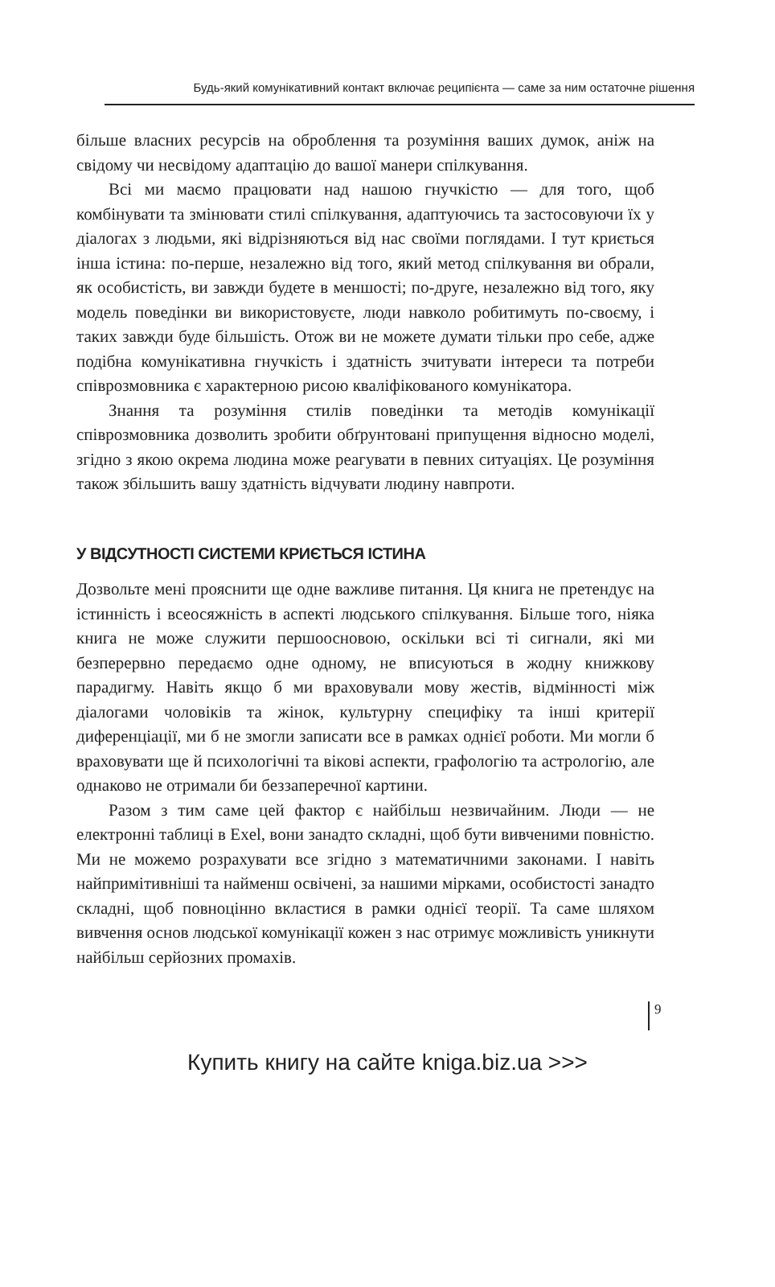Будь-який комунікативний контакт включає реципієнта — саме за ним остаточне рішення
більше власних ресурсів на оброблення та розуміння ваших думок, аніж на свідому чи несвідому адаптацію до вашої манери спілкування.
Всі ми маємо працювати над нашою гнучкістю — для того, щоб комбінувати та змінювати стилі спілкування, адаптуючись та застосовуючи їх у діалогах з людьми, які відрізняються від нас своїми поглядами. І тут криється інша істина: по-перше, незалежно від того, який метод спілкування ви обрали, як особистість, ви завжди будете в меншості; по-друге, незалежно від того, яку модель поведінки ви використовуєте, люди навколо робитимуть по-своєму, і таких завжди буде більшість. Отож ви не можете думати тільки про себе, адже подібна комунікативна гнучкість і здатність зчитувати інтереси та потреби співрозмовника є характерною рисою кваліфікованого комунікатора.
Знання та розуміння стилів поведінки та методів комунікації співрозмовника дозволить зробити обґрунтовані припущення відносно моделі, згідно з якою окрема людина може реагувати в певних ситуаціях. Це розуміння також збільшить вашу здатність відчувати людину навпроти.
У ВІДСУТНОСТІ СИСТЕМИ КРИЄТЬСЯ ІСТИНА
Дозвольте мені прояснити ще одне важливе питання. Ця книга не претендує на істинність і всеосяжність в аспекті людського спілкування. Більше того, ніяка книга не може служити першоосновою, оскільки всі ті сигнали, які ми безперервно передаємо одне одному, не вписуються в жодну книжкову парадигму. Навіть якщо б ми враховували мову жестів, відмінності між діалогами чоловіків та жінок, культурну специфіку та інші критерії диференціації, ми б не змогли записати все в рамках однієї роботи. Ми могли б враховувати ще й психологічні та вікові аспекти, графологію та астрологію, але однаково не отримали би беззаперечної картини.
Разом з тим саме цей фактор є найбільш незвичайним. Люди — не електронні таблиці в Exel, вони занадто складні, щоб бути вивченими повністю. Ми не можемо розрахувати все згідно з математичними законами. І навіть найпримітивніші та найменш освічені, за нашими мірками, особистості занадто складні, щоб повноцінно вкластися в рамки однієї теорії. Та саме шляхом вивчення основ людської комунікації кожен з нас отримує можливість уникнути найбільш серйозних промахів.
9
Купить книгу на сайте kniga.biz.ua >>>